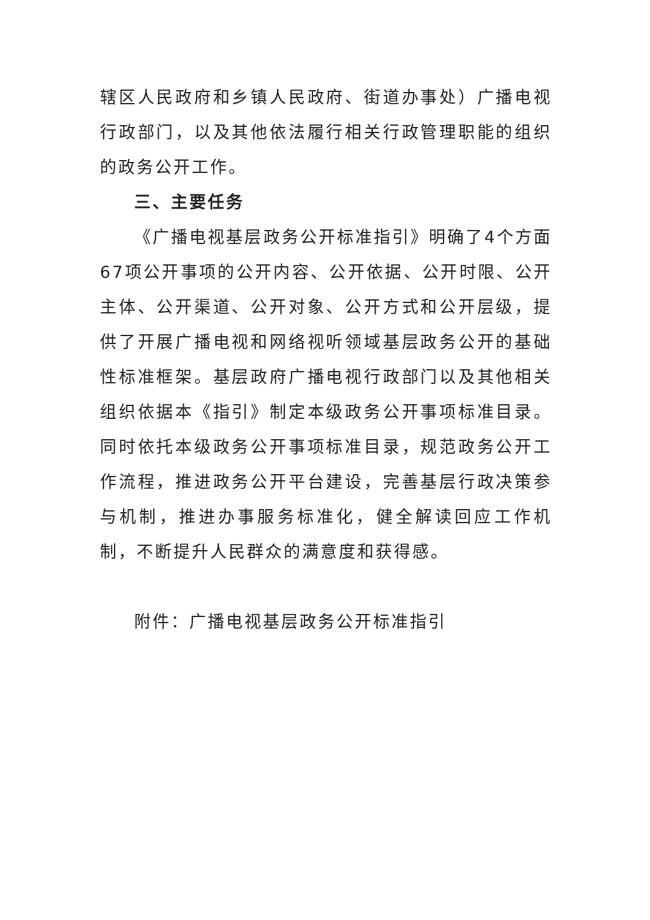辖区人民政府和乡镇人民政府、街道办事处）广播电视行政部门，以及其他依法履行相关行政管理职能的组织的政务公开工作。
三、主要任务
《广播电视基层政务公开标准指引》明确了4个方面67项公开事项的公开内容、公开依据、公开时限、公开主体、公开渠道、公开对象、公开方式和公开层级，提供了开展广播电视和网络视听领域基层政务公开的基础性标准框架。基层政府广播电视行政部门以及其他相关组织依据本《指引》制定本级政务公开事项标准目录。同时依托本级政务公开事项标准目录，规范政务公开工作流程，推进政务公开平台建设，完善基层行政决策参与机制，推进办事服务标准化，健全解读回应工作机制，不断提升人民群众的满意度和获得感。
附件：广播电视基层政务公开标准指引